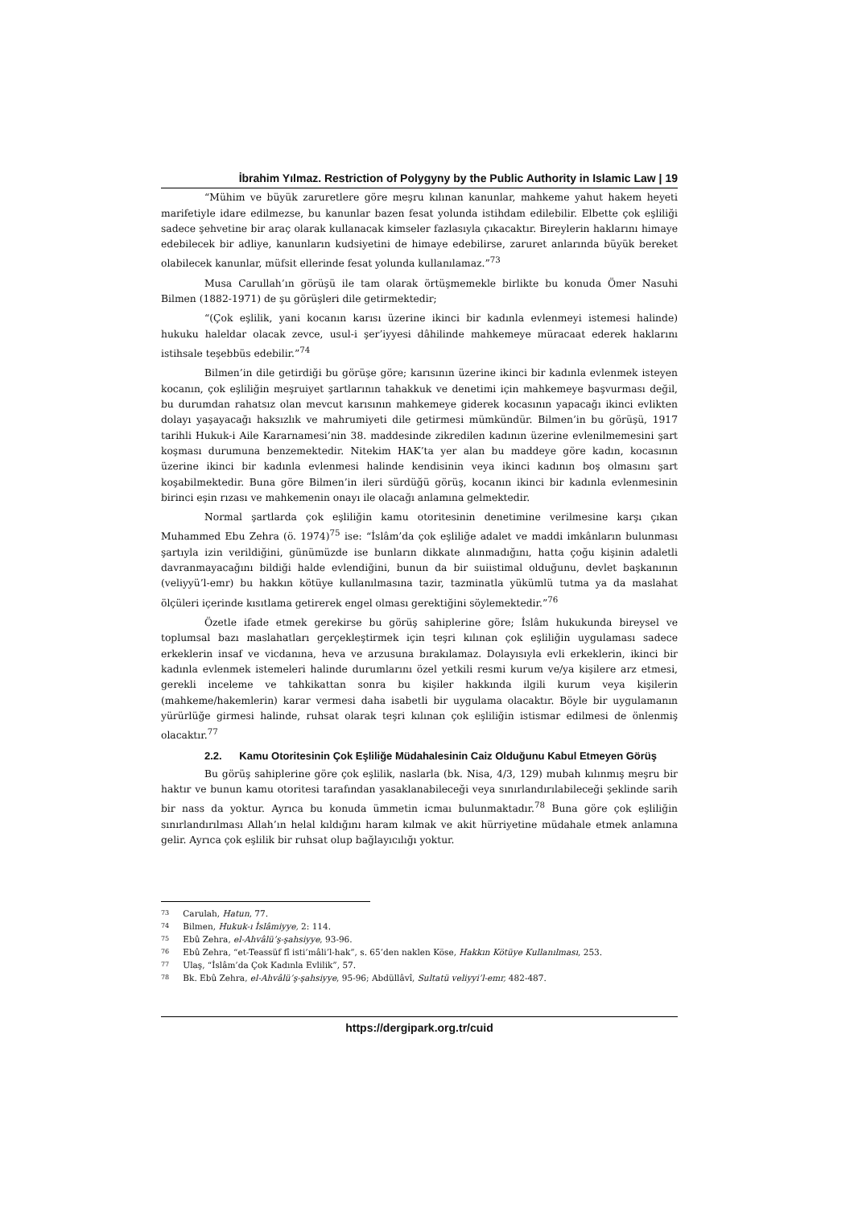İbrahim Yılmaz. Restriction of Polygyny by the Public Authority in Islamic Law | 19
“Mühim ve büyük zaruretlere göre meşru kılınan kanunlar, mahkeme yahut hakem heyeti marifetiyle idare edilmezse, bu kanunlar bazen fesat yolunda istihdam edilebilir. Elbette çok eşliliği sadece şehvetine bir araç olarak kullanacak kimseler fazlasıyla çıkacaktır. Bireylerin haklarını himaye edebilecek bir adliye, kanunların kudsiyetini de himaye edebilirse, zaruret anlarında büyük bereket olabilecek kanunlar, müfsit ellerinde fesat yolunda kullanılamaz.”<sup>73</sup>
Musa Carullah’ın görüşü ile tam olarak örtüşmemekle birlikte bu konuda Ömer Nasuhi Bilmen (1882-1971) de şu görüşleri dile getirmektedir;
“(Çok eşlilik, yani kocanın karısı üzerine ikinci bir kadınla evlenmeyi istemesi halinde) hukuku haleldar olacak zevce, usul-i şer’iyyesi dâhilinde mahkemeye müracaat ederek haklarını istihsale teşebbüs edebilir.”<sup>74</sup>
Bilmen’in dile getirdiği bu görüşe göre; karısının üzerine ikinci bir kadınla evlenmek isteyen kocanın, çok eşliliğin meşruiyet şartlarının tahakkuk ve denetimi için mahkemeye başvurması değil, bu durumdan rahatsız olan mevcut karısının mahkemeye giderek kocasının yapacağı ikinci evlikten dolayı yaşayacağı haksızlık ve mahrumiyeti dile getirmesi mümkündür. Bilmen’in bu görüşü, 1917 tarihli Hukuk-i Aile Kararnamesi’nin 38. maddesinde zikredilen kadının üzerine evlenilmemesini şart koşması durumuna benzemektedir. Nitekim HAK’ta yer alan bu maddeye göre kadın, kocasının üzerine ikinci bir kadınla evlenmesi halinde kendisinin veya ikinci kadının boş olmasını şart koşabilmektedir. Buna göre Bilmen’in ileri sürdüğü görüş, kocanın ikinci bir kadınla evlenmesinin birinci eşin rızası ve mahkemenin onayı ile olacağı anlamına gelmektedir.
Normal şartlarda çok eşliliğin kamu otoritesinin denetimine verilmesine karşı çıkan Muhammed Ebu Zehra (ö. 1974)<sup>75</sup> ise: “İslâm’da çok eşliliğe adalet ve maddi imkânların bulunması şartıyla izin verildiğini, günümüzde ise bunların dikkate alınmadığını, hatta çoğu kişinin adaletli davranmayacağını bildiği halde evlendiğini, bunun da bir suiistimal olduğunu, devlet başkanının (veliyyü’l-emr) bu hakkın kötüye kullanılmasına tazir, tazminatla yükümlü tutma ya da maslahat ölçüleri içerinde kısıtlama getirerek engel olması gerektiğini söylemektedir.”<sup>76</sup>
Özetle ifade etmek gerekirse bu görüş sahiplerine göre; İslâm hukukunda bireysel ve toplumsal bazı maslahatları gerçekleştirmek için teşri kılınan çok eşliliğin uygulaması sadece erkeklerin insaf ve vicdanına, heva ve arzusuna bırakılamaz. Dolayısıyla evli erkeklerin, ikinci bir kadınla evlenmek istemeleri halinde durumlarını özel yetkili resmi kurum ve/ya kişilere arz etmesi, gerekli inceleme ve tahkikattan sonra bu kişiler hakkında ilgili kurum veya kişilerin (mahkeme/hakemlerin) karar vermesi daha isabetli bir uygulama olacaktır. Böyle bir uygulamanın yürürlüğe girmesi halinde, ruhsat olarak teşri kılınan çok eşliliğin istismar edilmesi de önlenmiş olacaktır.<sup>77</sup>
2.2. Kamu Otoritesinin Çok Eşliliğe Müdahalesinin Caiz Olduğunu Kabul Etmeyen Görüş
Bu görüş sahiplerine göre çok eşlilik, naslarla (bk. Nisa, 4/3, 129) mubah kılınmış meşru bir haktır ve bunun kamu otoritesi tarafından yasaklanabileceği veya sınırlandırılabileceği şeklinde sarih bir nass da yoktur. Ayrıca bu konuda ümmetin icmaı bulunmaktadır.<sup>78</sup> Buna göre çok eşliliğin sınırlandırılması Allah’ın helal kıldığını haram kılmak ve akit hürriyetine müdahale etmek anlamına gelir. Ayrıca çok eşlilik bir ruhsat olup bağlayıcılığı yoktur.
<sup>73</sup> Carulah, Hatun, 77.
<sup>74</sup> Bilmen, Hukuk-ı İslâmiyye, 2: 114.
<sup>75</sup> Ebû Zehra, el-Ahvâlü’ş-şahsiyye, 93-96.
<sup>76</sup> Ebû Zehra, “et-Teassüf fî isti’mâli’l-hak”, s. 65’den naklen Köse, Hakkın Kötüye Kullanılması, 253.
<sup>77</sup> Ulaş, “İslâm’da Çok Kadınla Evlilik”, 57.
<sup>78</sup> Bk. Ebû Zehra, el-Ahvâlü’ş-şahsiyye, 95-96; Abdüllâvî, Sultatü veliyyi’l-emr, 482-487.
https://dergipark.org.tr/cuid